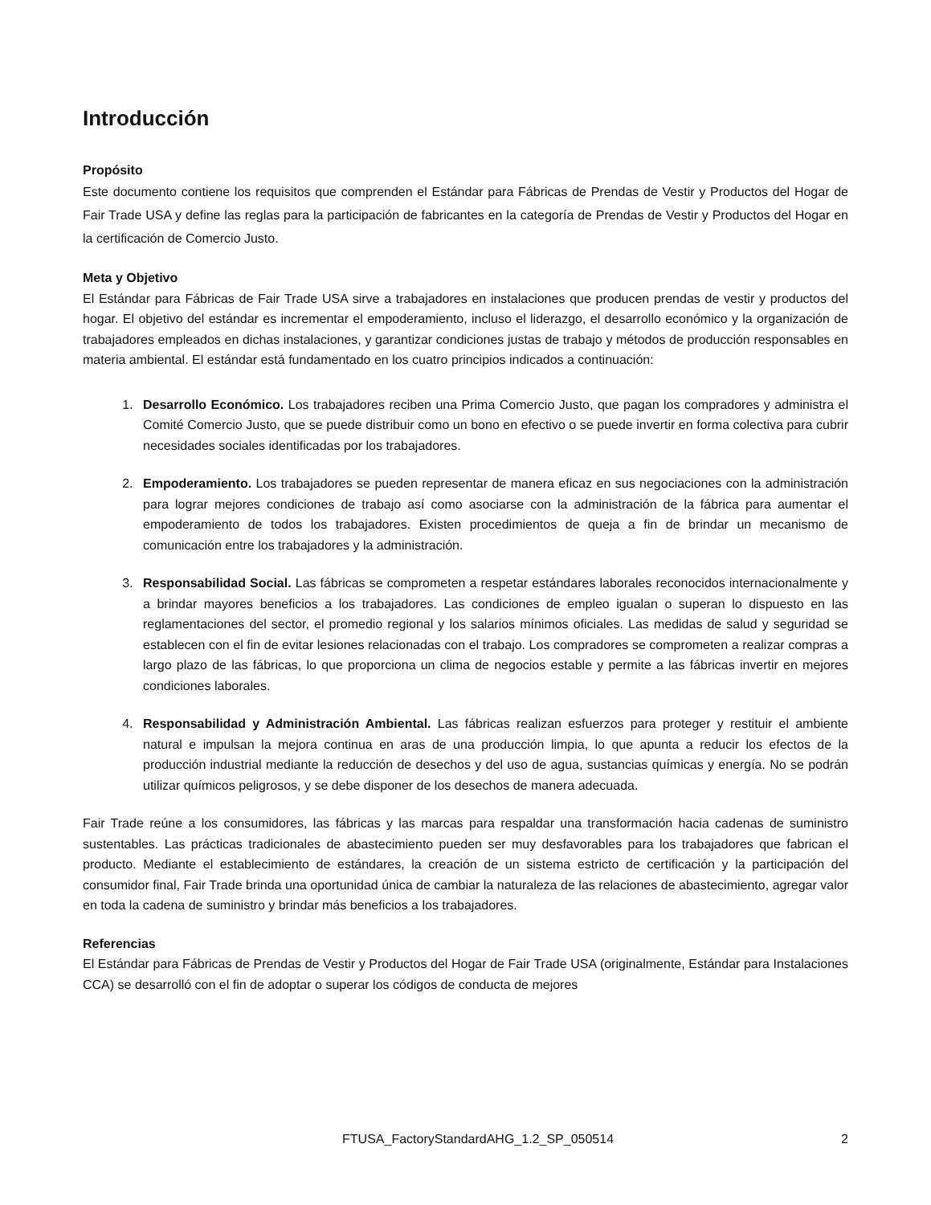Introducción
Propósito
Este documento contiene los requisitos que comprenden el Estándar para Fábricas de Prendas de Vestir y Productos del Hogar de Fair Trade USA y define las reglas para la participación de fabricantes en la categoría de Prendas de Vestir y Productos del Hogar en la certificación de Comercio Justo.
Meta y Objetivo
El Estándar para Fábricas de Fair Trade USA sirve a trabajadores en instalaciones que producen prendas de vestir y productos del hogar. El objetivo del estándar es incrementar el empoderamiento, incluso el liderazgo, el desarrollo económico y la organización de trabajadores empleados en dichas instalaciones, y garantizar condiciones justas de trabajo y métodos de producción responsables en materia ambiental. El estándar está fundamentado en los cuatro principios indicados a continuación:
1. Desarrollo Económico. Los trabajadores reciben una Prima Comercio Justo, que pagan los compradores y administra el Comité Comercio Justo, que se puede distribuir como un bono en efectivo o se puede invertir en forma colectiva para cubrir necesidades sociales identificadas por los trabajadores.
2. Empoderamiento. Los trabajadores se pueden representar de manera eficaz en sus negociaciones con la administración para lograr mejores condiciones de trabajo así como asociarse con la administración de la fábrica para aumentar el empoderamiento de todos los trabajadores. Existen procedimientos de queja a fin de brindar un mecanismo de comunicación entre los trabajadores y la administración.
3. Responsabilidad Social. Las fábricas se comprometen a respetar estándares laborales reconocidos internacionalmente y a brindar mayores beneficios a los trabajadores. Las condiciones de empleo igualan o superan lo dispuesto en las reglamentaciones del sector, el promedio regional y los salarios mínimos oficiales. Las medidas de salud y seguridad se establecen con el fin de evitar lesiones relacionadas con el trabajo. Los compradores se comprometen a realizar compras a largo plazo de las fábricas, lo que proporciona un clima de negocios estable y permite a las fábricas invertir en mejores condiciones laborales.
4. Responsabilidad y Administración Ambiental. Las fábricas realizan esfuerzos para proteger y restituir el ambiente natural e impulsan la mejora continua en aras de una producción limpia, lo que apunta a reducir los efectos de la producción industrial mediante la reducción de desechos y del uso de agua, sustancias químicas y energía. No se podrán utilizar químicos peligrosos, y se debe disponer de los desechos de manera adecuada.
Fair Trade reúne a los consumidores, las fábricas y las marcas para respaldar una transformación hacia cadenas de suministro sustentables. Las prácticas tradicionales de abastecimiento pueden ser muy desfavorables para los trabajadores que fabrican el producto. Mediante el establecimiento de estándares, la creación de un sistema estricto de certificación y la participación del consumidor final, Fair Trade brinda una oportunidad única de cambiar la naturaleza de las relaciones de abastecimiento, agregar valor en toda la cadena de suministro y brindar más beneficios a los trabajadores.
Referencias
El Estándar para Fábricas de Prendas de Vestir y Productos del Hogar de Fair Trade USA (originalmente, Estándar para Instalaciones CCA) se desarrolló con el fin de adoptar o superar los códigos de conducta de mejores
FTUSA_FactoryStandardAHG_1.2_SP_050514 2